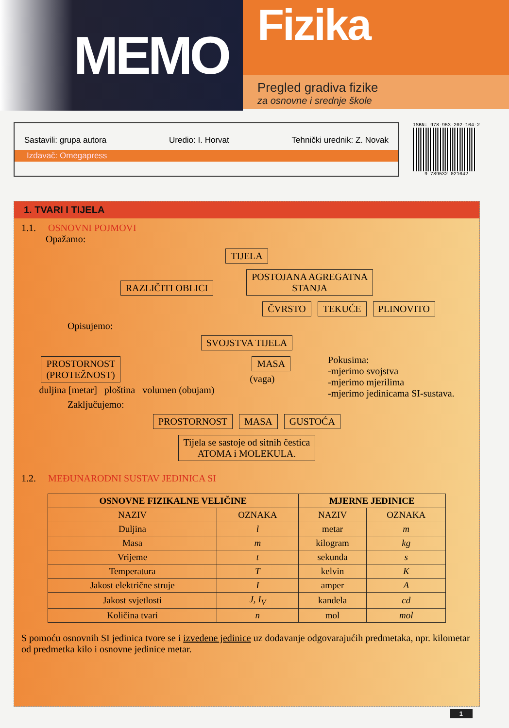MEMO
Fizika
Pregled gradiva fizike
za osnovne i srednje škole
Sastavili: grupa autora Uredio: I. Horvat Tehnički urednik: Z. Novak
Izdavač: Omegapress
ISBN: 978-953-202-104-2
9 789532 021042
1. TVARI I TIJELA
1.1. OSNOVNI POJMOVI
Opažamo:
TIJELA
RAZLIČITI OBLICI POSTOJANA AGREGATNA
STANJA
ČVRSTO TEKUĆE PLINOVITO
Opisujemo:
SVOJSTVA TIJELA
PROSTORNOST
(PROTEŽNOST)
duljina [metar] ploština volumen (obujam)
MASA
(vaga)
Pokusima:
-mjerimo svojstva
-mjerimo mjerilima
-mjerimo jedinicama SI-sustava.
Zaključujemo:
PROSTORNOST MASA GUSTOĆA
Tijela se sastoje od sitnih čestica
ATOMA i MOLEKULA.
1.2. MEĐUNARODNI SUSTAV JEDINICA SI
| OSNOVNE FIZIKALNE VELIČINE | | MJERNE JEDINICE | |
| --- | --- | --- | --- |
| NAZIV | OZNAKA | NAZIV | OZNAKA |
| Duljina | l | metar | m |
| Masa | m | kilogram | kg |
| Vrijeme | t | sekunda | s |
| Temperatura | T | kelvin | K |
| Jakost električne struje | I | amper | A |
| Jakost svjetlosti | J, I<sub>V</sub> | kandela | cd |
| Količina tvari | n | mol | mol |
S pomoću osnovnih SI jedinica tvore se i izvedene jedinice uz dodavanje odgovarajućih predmetaka, npr. kilometar od predmetka kilo i osnovne jedinice metar.
1